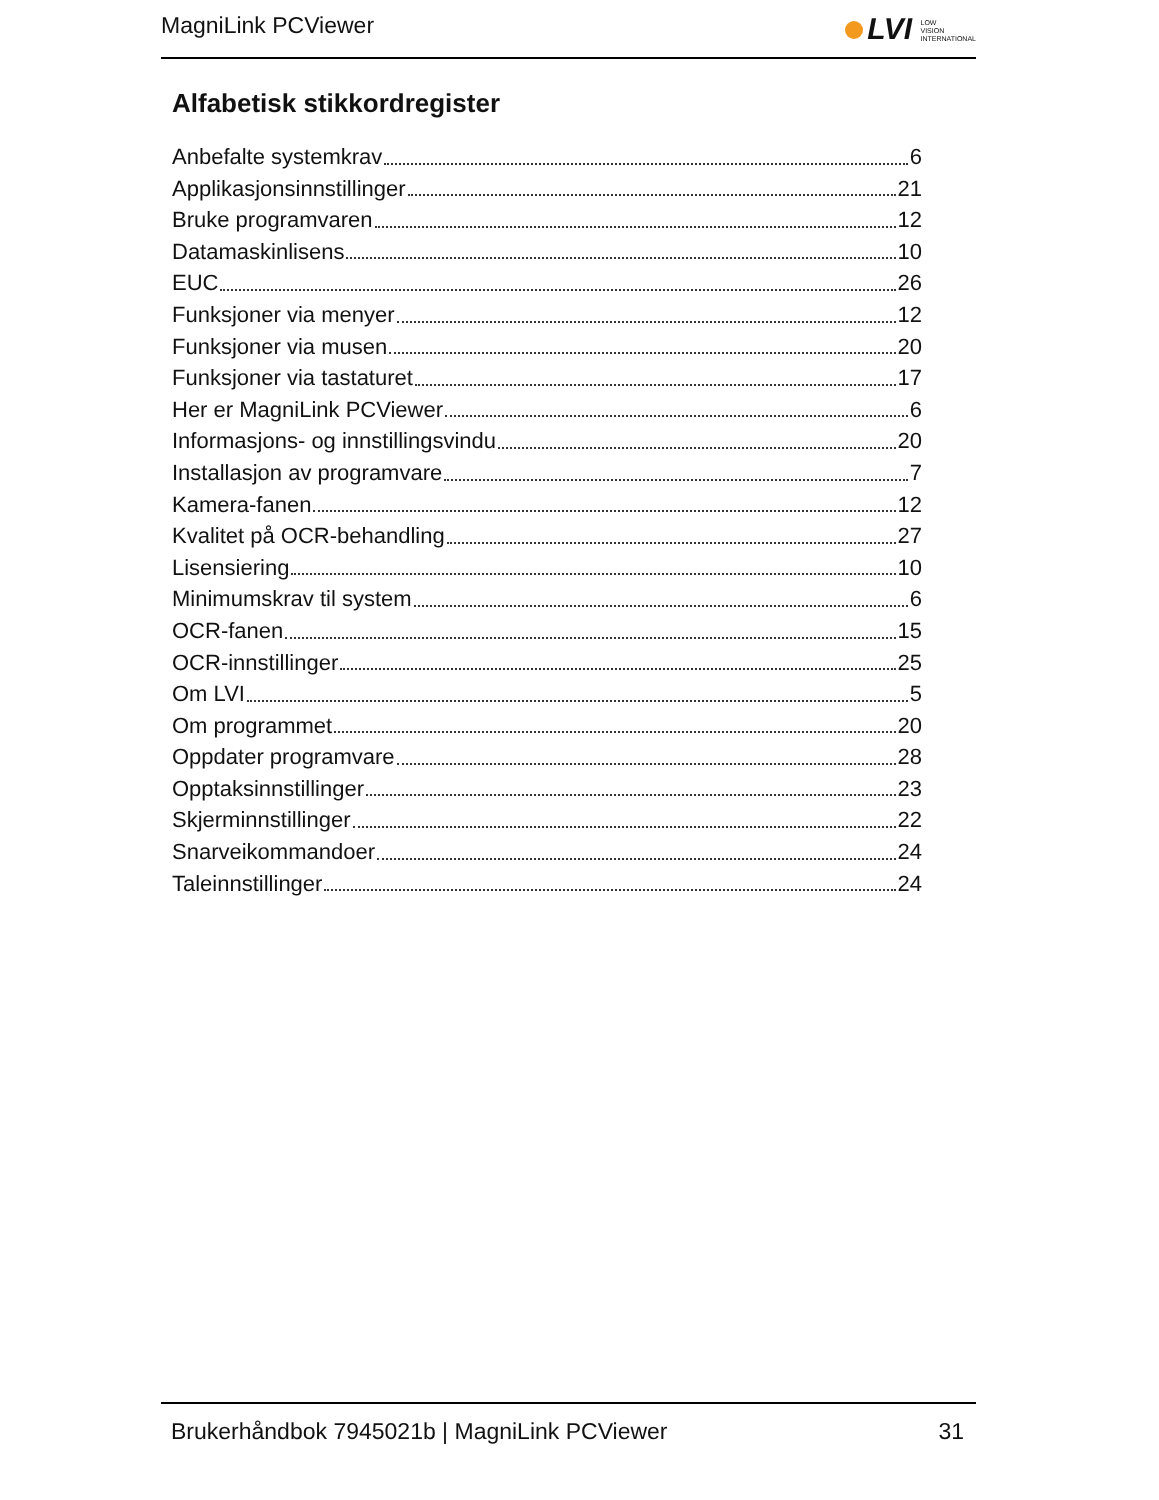MagniLink PCViewer
LVI LOW
VISION
INTERNATIONAL
Alfabetisk stikkordregister
Anbefalte systemkrav 6
Applikasjonsinnstillinger 21
Bruke programvaren 12
Datamaskinlisens 10
EUC 26
Funksjoner via menyer 12
Funksjoner via musen 20
Funksjoner via tastaturet 17
Her er MagniLink PCViewer 6
Informasjons- og innstillingsvindu 20
Installasjon av programvare 7
Kamera-fanen 12
Kvalitet på OCR-behandling 27
Lisensiering 10
Minimumskrav til system 6
OCR-fanen 15
OCR-innstillinger 25
Om LVI 5
Om programmet 20
Oppdater programvare 28
Opptaksinnstillinger 23
Skjerminnstillinger 22
Snarveikommandoer 24
Taleinnstillinger 24
Brukerhåndbok 7945021b | MagniLink PCViewer 31